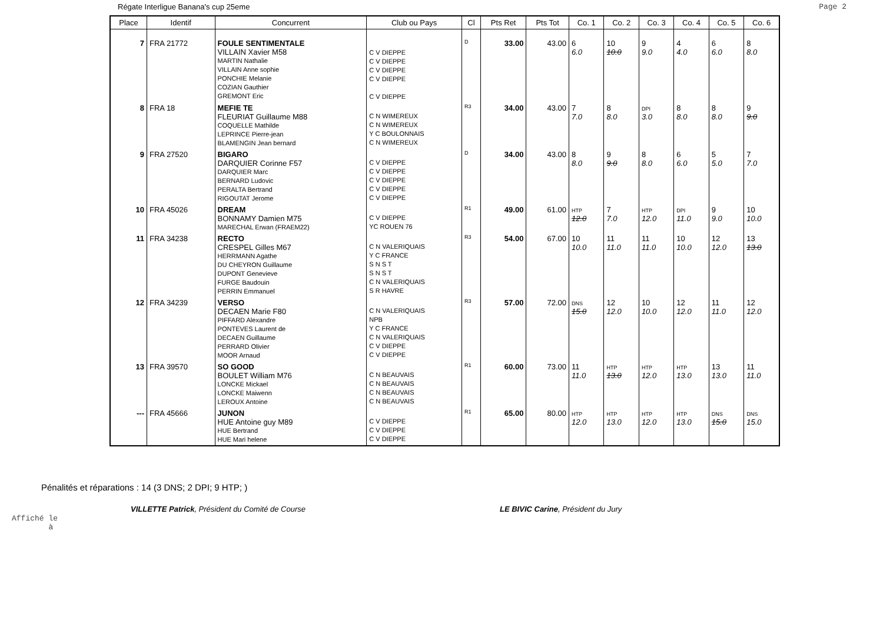Régate Interligue Banana's cup 25eme
Page 2
| Place | Identif | Concurrent | Club ou Pays | Cl | Pts Ret | Pts Tot | Co. 1 | Co. 2 | Co. 3 | Co. 4 | Co. 5 | Co. 6 |
| --- | --- | --- | --- | --- | --- | --- | --- | --- | --- | --- | --- | --- |
| 7 | FRA 21772 | FOULE SENTIMENTALE VILLAIN Xavier M58 MARTIN Nathalie VILLAIN Anne sophie PONCHIE Melanie COZIAN Gauthier GREMONT Eric | C V DIEPPE C V DIEPPE C V DIEPPE C V DIEPPE C V DIEPPE | D | 33.00 | 43.00 | 6 6.0 | 10 10.0 | 9 9.0 | 4 4.0 | 6 6.0 | 8 8.0 |
| 8 | FRA 18 | MEFIE TE FLEURIAT Guillaume M88 COQUELLE Mathilde LEPRINCE Pierre-jean BLAMENGIN Jean bernard | C N WIMEREUX C N WIMEREUX Y C BOULONNAIS C N WIMEREUX | R3 | 34.00 | 43.00 | 7 7.0 | 8 8.0 | DPI 3.0 | 8 8.0 | 8 8.0 | 9 9.0 |
| 9 | FRA 27520 | BIGARO DARQUIER Corinne F57 DARQUIER Marc BERNARD Ludovic PERALTA Bertrand RIGOUTAT Jerome | C V DIEPPE C V DIEPPE C V DIEPPE C V DIEPPE C V DIEPPE | D | 34.00 | 43.00 | 8 8.0 | 9 9.0 | 8 8.0 | 6 6.0 | 5 5.0 | 7 7.0 |
| 10 | FRA 45026 | DREAM BONNAMY Damien M75 MARECHAL Erwan (FRAEM22) | C V DIEPPE YC ROUEN 76 | R1 | 49.00 | 61.00 | HTP 12.0 | 7 7.0 | HTP 12.0 | DPI 11.0 | 9 9.0 | 10 10.0 |
| 11 | FRA 34238 | RECTO CRESPEL Gilles M67 HERRMANN Agathe DU CHEYRON Guillaume DUPONT Genevieve FURGE Baudouin PERRIN Emmanuel | C N VALERIQUAIS Y C FRANCE S N S T S N S T C N VALERIQUAIS S R HAVRE | R3 | 54.00 | 67.00 | 10 10.0 | 11 11.0 | 11 11.0 | 10 10.0 | 12 12.0 | 13 13.0 |
| 12 | FRA 34239 | VERSO DECAEN Marie F80 PIFFARD Alexandre PONTEVES Laurent de DECAEN Guillaume PERRARD Olivier MOOR Arnaud | C N VALERIQUAIS NPB Y C FRANCE C N VALERIQUAIS C V DIEPPE C V DIEPPE | R3 | 57.00 | 72.00 | DNS 15.0 | 12 12.0 | 10 10.0 | 12 12.0 | 11 11.0 | 12 12.0 |
| 13 | FRA 39570 | SO GOOD BOULET William M76 LONCKE Mickael LONCKE Maiwenn LEROUX Antoine | C N BEAUVAIS C N BEAUVAIS C N BEAUVAIS C N BEAUVAIS | R1 | 60.00 | 73.00 | 11 11.0 | HTP 13.0 | HTP 12.0 | HTP 13.0 | 13 13.0 | 11 11.0 |
| --- | FRA 45666 | JUNON HUE Antoine guy M89 HUE Bertrand HUE Mari helene | C V DIEPPE C V DIEPPE C V DIEPPE | R1 | 65.00 | 80.00 | HTP 12.0 | HTP 13.0 | HTP 12.0 | HTP 13.0 | DNS 15.0 | DNS 15.0 |
Pénalités et réparations : 14 (3 DNS; 2 DPI; 9 HTP; )
VILLETTE Patrick, Président du Comité de Course
LE BIVIC Carine, Président du Jury
Affiché le
à